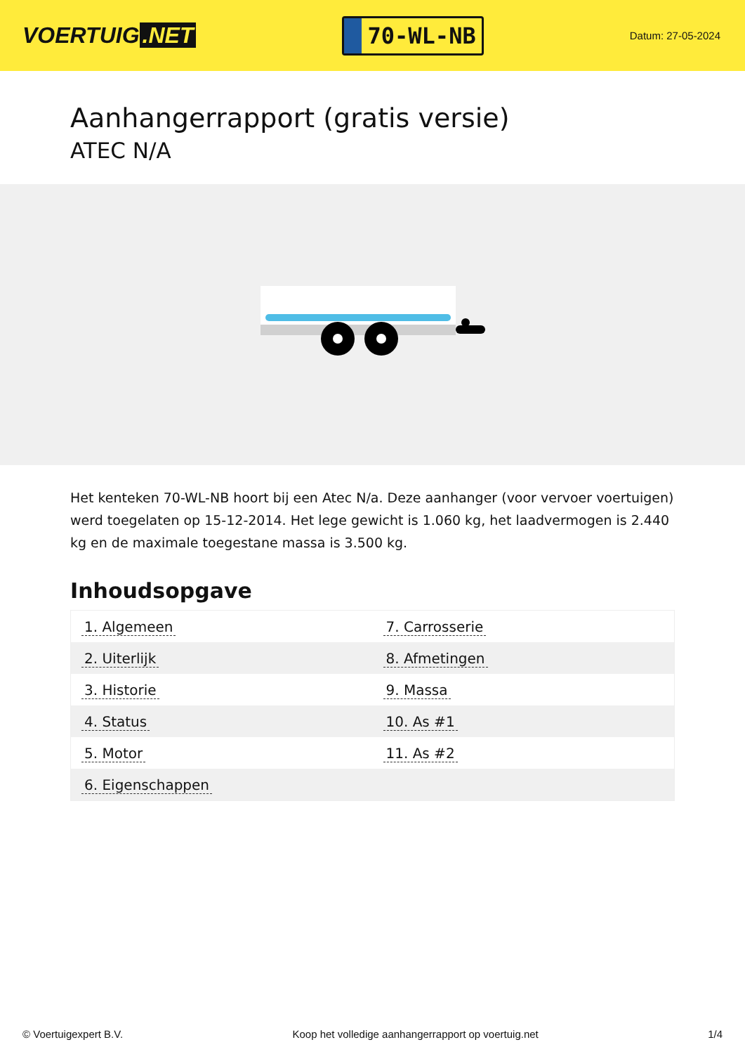VOERTUIG.NET
70-WL-NB
Datum: 27-05-2024
Aanhangerrapport (gratis versie)
ATEC N/A
Het kenteken 70-WL-NB hoort bij een Atec N/a. Deze aanhanger (voor vervoer voertuigen) werd toegelaten op 15-12-2014. Het lege gewicht is 1.060 kg, het laadvermogen is 2.440 kg en de maximale toegestane massa is 3.500 kg.
Inhoudsopgave
| 1. Algemeen | 7. Carrosserie |
| 2. Uiterlijk | 8. Afmetingen |
| 3. Historie | 9. Massa |
| 4. Status | 10. As #1 |
| 5. Motor | 11. As #2 |
| 6. Eigenschappen | |
© Voertuigexpert B.V. Koop het volledige aanhangerrapport op voertuig.net 1/4